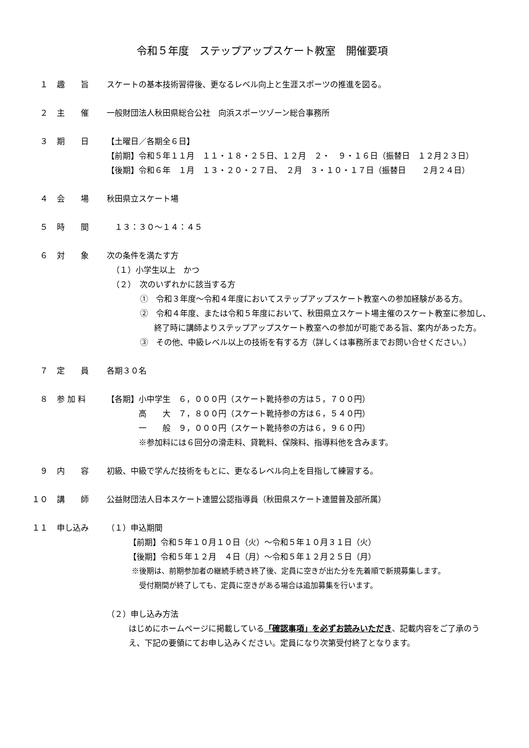令和５年度　ステップアップスケート教室　開催要項
１ 趣　　旨 スケートの基本技術習得後、更なるレベル向上と生涯スポーツの推進を図る。
２ 主　　催 一般財団法人秋田県総合公社　向浜スポーツゾーン総合事務所
３ 期　　日 【土曜日／各期全６日】
【前期】令和５年１１月　１１・１８・２５日、１２月　２・　９・１６日（振替日　１２月２３日）
【後期】令和６年　１月　１３・２０・２７日、　２月　３・１０・１７日（振替日　　２月２４日）
４ 会　　場 秋田県立スケート場
５ 時　　間 　１３：３０～１４：４５
６ 対　　象 次の条件を満たす方
（１）小学生以上　かつ
（２）　次のいずれかに該当する方
①　令和３年度～令和４年度においてステップアップスケート教室への参加経験がある方。
②　令和４年度、または令和５年度において、秋田県立スケート場主催のスケート教室に参加し、終了時に講師よりステップアップスケート教室への参加が可能である旨、案内があった方。
③　その他、中級レベル以上の技術を有する方（詳しくは事務所までお問い合せください。）
７ 定　　員 各期３０名
８ 参 加 料 【各期】小中学生　６，０００円（スケート靴持参の方は５，７００円）
　　　　高　　大　７，８００円（スケート靴持参の方は６，５４０円）
　　　　一　　般　９，０００円（スケート靴持参の方は６，９６０円）
　　　　※参加料には６回分の滑走料、貸靴料、保険料、指導料他を含みます。
９ 内　　容 初級、中級で学んだ技術をもとに、更なるレベル向上を目指して練習する。
１０ 講　　師 公益財団法人日本スケート連盟公認指導員（秋田県スケート連盟普及部所属）
１１ 申し込み （１）申込期間
【前期】令和５年１０月１０日（火）～令和５年１０月３１日（火）
【後期】令和５年１２月　４日（月）～令和５年１２月２５日（月）
※後期は、前期参加者の継続手続き終了後、定員に空きが出た分を先着順で新規募集します。
　受付期間が終了しても、定員に空きがある場合は追加募集を行います。
（２）申し込み方法
はじめにホームページに掲載している「確認事項」を必ずお読みいただき、記載内容をご了承のうえ、下記の要領にてお申し込みください。定員になり次第受付終了となります。